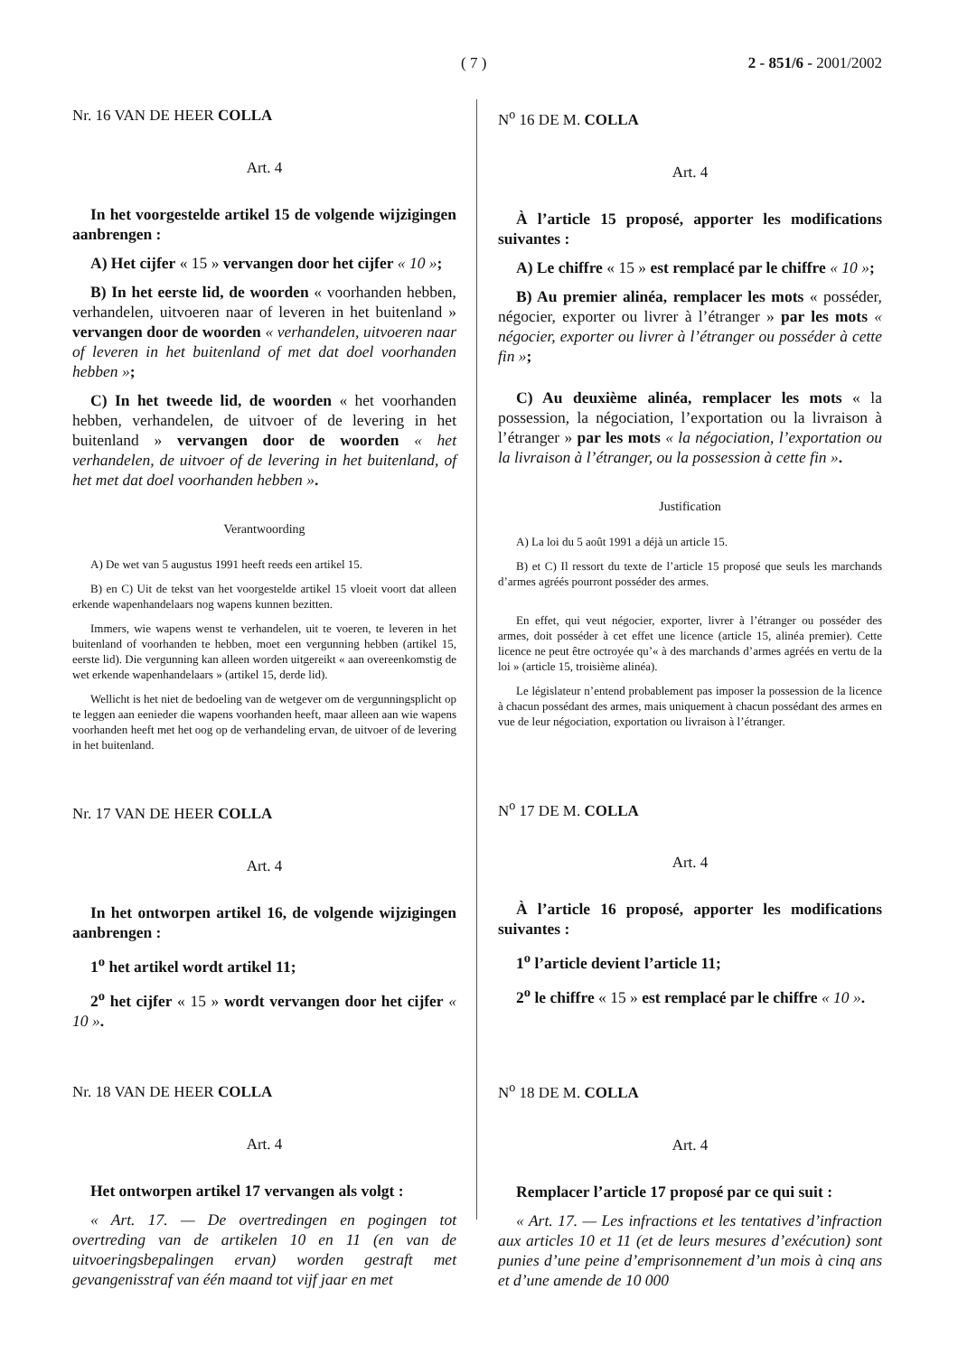( 7 ) 2 - 851/6 - 2001/2002
Nr. 16 VAN DE HEER COLLA
Art. 4
In het voorgestelde artikel 15 de volgende wijzigingen aanbrengen :
A) Het cijfer « 15 » vervangen door het cijfer « 10 »;
B) In het eerste lid, de woorden « voorhanden hebben, verhandelen, uitvoeren naar of leveren in het buitenland » vervangen door de woorden « verhandelen, uitvoeren naar of leveren in het buitenland of met dat doel voorhanden hebben »;
C) In het tweede lid, de woorden « het voorhanden hebben, verhandelen, de uitvoer of de levering in het buitenland » vervangen door de woorden « het verhandelen, de uitvoer of de levering in het buitenland, of het met dat doel voorhanden hebben ».
Verantwoording
A) De wet van 5 augustus 1991 heeft reeds een artikel 15.
B) en C) Uit de tekst van het voorgestelde artikel 15 vloeit voort dat alleen erkende wapenhandelaars nog wapens kunnen bezitten.
Immers, wie wapens wenst te verhandelen, uit te voeren, te leveren in het buitenland of voorhanden te hebben, moet een vergunning hebben (artikel 15, eerste lid). Die vergunning kan alleen worden uitgereikt « aan overeenkomstig de wet erkende wapenhandelaars » (artikel 15, derde lid).
Wellicht is het niet de bedoeling van de wetgever om de vergunningsplicht op te leggen aan eenieder die wapens voorhanden heeft, maar alleen aan wie wapens voorhanden heeft met het oog op de verhandeling ervan, de uitvoer of de levering in het buitenland.
Nr. 17 VAN DE HEER COLLA
Art. 4
In het ontworpen artikel 16, de volgende wijzigingen aanbrengen :
1<sup>o</sup> het artikel wordt artikel 11;
2<sup>o</sup> het cijfer « 15 » wordt vervangen door het cijfer « 10 ».
Nr. 18 VAN DE HEER COLLA
Art. 4
Het ontworpen artikel 17 vervangen als volgt :
« Art. 17. — De overtredingen en pogingen tot overtreding van de artikelen 10 en 11 (en van de uitvoeringsbepalingen ervan) worden gestraft met gevangenisstraf van één maand tot vijf jaar en met
N<sup>o</sup> 16 DE M. COLLA
Art. 4
À l’article 15 proposé, apporter les modifications suivantes :
A) Le chiffre « 15 » est remplacé par le chiffre « 10 »;
B) Au premier alinéa, remplacer les mots « posséder, négocier, exporter ou livrer à l’étranger » par les mots « négocier, exporter ou livrer à l’étranger ou posséder à cette fin »;
C) Au deuxième alinéa, remplacer les mots « la possession, la négociation, l’exportation ou la livraison à l’étranger » par les mots « la négociation, l’exportation ou la livraison à l’étranger, ou la possession à cette fin ».
Justification
A) La loi du 5 août 1991 a déjà un article 15.
B) et C) Il ressort du texte de l’article 15 proposé que seuls les marchands d’armes agréés pourront posséder des armes.
En effet, qui veut négocier, exporter, livrer à l’étranger ou posséder des armes, doit posséder à cet effet une licence (article 15, alinéa premier). Cette licence ne peut être octroyée qu’« à des marchands d’armes agréés en vertu de la loi » (article 15, troisième alinéa).
Le législateur n’entend probablement pas imposer la possession de la licence à chacun possédant des armes, mais uniquement à chacun possédant des armes en vue de leur négociation, exportation ou livraison à l’étranger.
N<sup>o</sup> 17 DE M. COLLA
Art. 4
À l’article 16 proposé, apporter les modifications suivantes :
1<sup>o</sup> l’article devient l’article 11;
2<sup>o</sup> le chiffre « 15 » est remplacé par le chiffre « 10 ».
N<sup>o</sup> 18 DE M. COLLA
Art. 4
Remplacer l’article 17 proposé par ce qui suit :
« Art. 17. — Les infractions et les tentatives d’infraction aux articles 10 et 11 (et de leurs mesures d’exécution) sont punies d’une peine d’emprisonnement d’un mois à cinq ans et d’une amende de 10 000